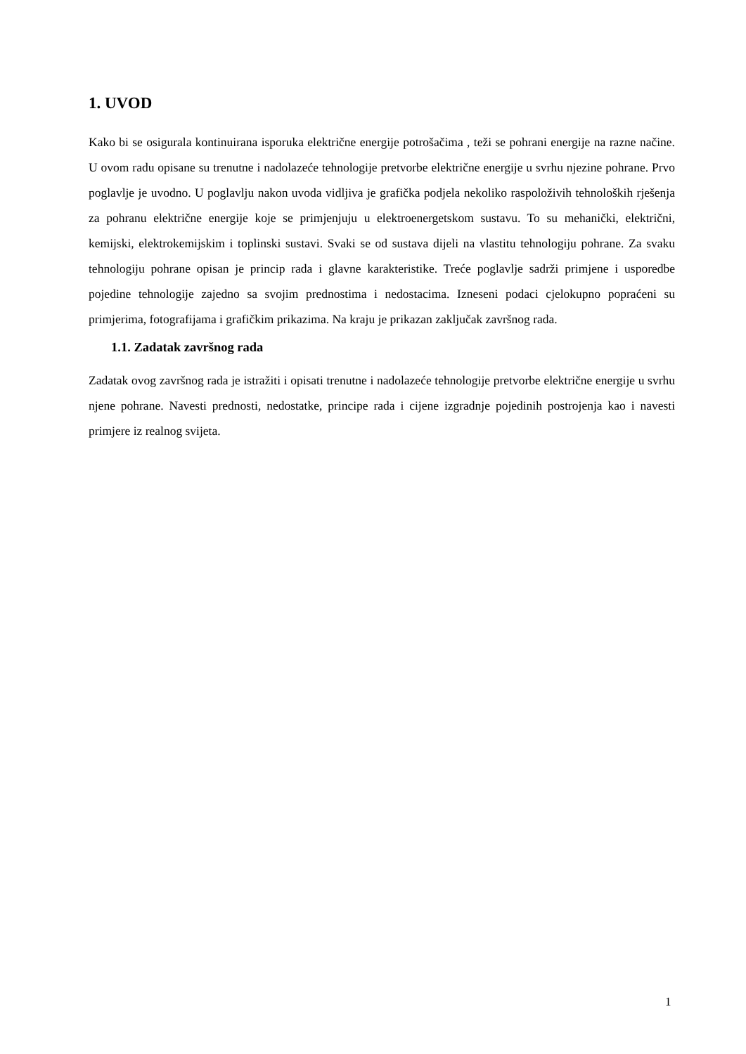1. UVOD
Kako bi se osigurala kontinuirana isporuka električne energije potrošačima , teži se pohrani energije na razne načine. U ovom radu opisane su trenutne i nadolazeće tehnologije pretvorbe električne energije u svrhu njezine pohrane. Prvo poglavlje je uvodno. U poglavlju nakon uvoda vidljiva je grafička podjela nekoliko raspoloživih tehnoloških rješenja za pohranu električne energije koje se primjenjuju u elektroenergetskom sustavu. To su mehanički, električni, kemijski, elektrokemijskim i toplinski sustavi. Svaki se od sustava dijeli na vlastitu tehnologiju pohrane. Za svaku tehnologiju pohrane opisan je princip rada i glavne karakteristike. Treće poglavlje sadrži primjene i usporedbe pojedine tehnologije zajedno sa svojim prednostima i nedostacima. Izneseni podaci cjelokupno popraćeni su primjerima, fotografijama i grafičkim prikazima. Na kraju je prikazan zaključak završnog rada.
1.1. Zadatak završnog rada
Zadatak ovog završnog rada je istražiti i opisati trenutne i nadolazeće tehnologije pretvorbe električne energije u svrhu njene pohrane. Navesti prednosti, nedostatke, principe rada i cijene izgradnje pojedinih postrojenja kao i navesti primjere iz realnog svijeta.
1